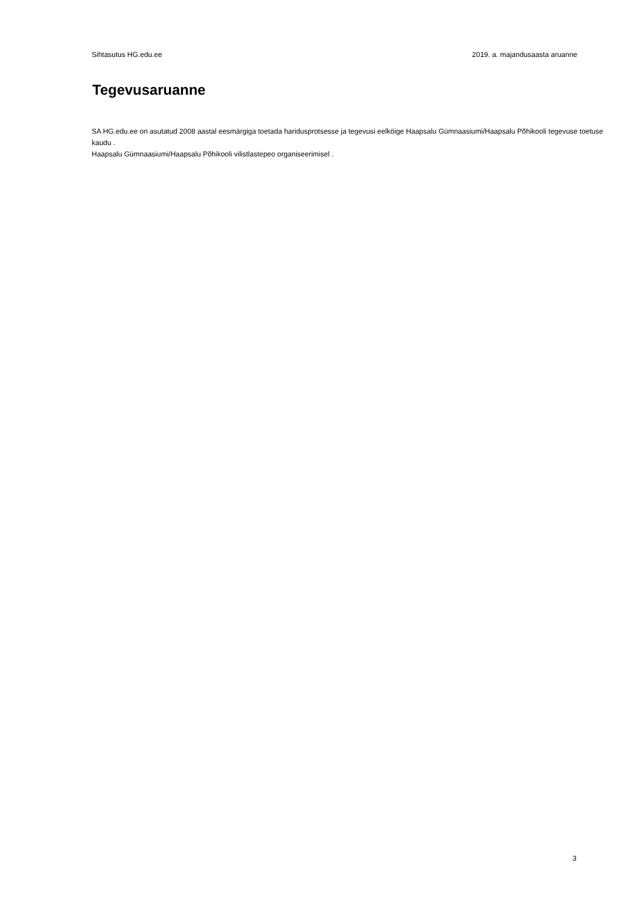Sihtasutus HG.edu.ee 2019. a. majandusaasta aruanne
Tegevusaruanne
SA HG.edu.ee on asutatud 2008 aastal eesmärgiga toetada haridusprotsesse ja tegevusi eelköige Haapsalu Gümnaasiumi/Haapsalu Põhikooli tegevuse toetuse kaudu .
Haapsalu Gümnaasiumi/Haapsalu Põhikooli vilistlastepeo organiseerimisel .
3